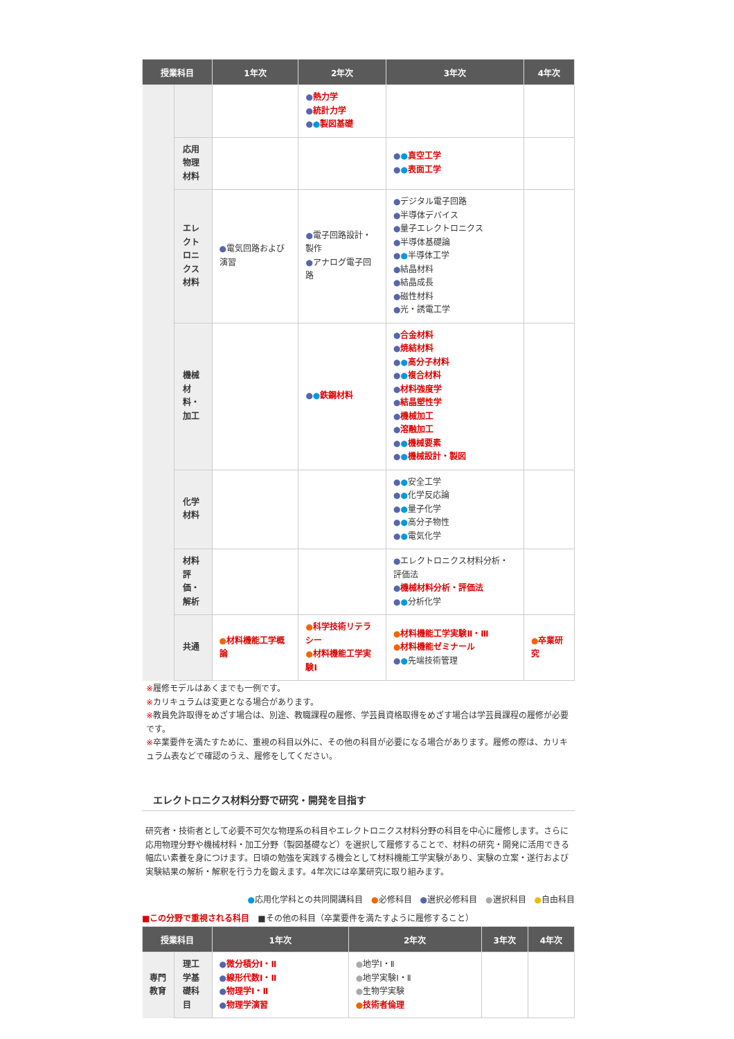| 授業科目 | | 1年次 | 2年次 | 3年次 | 4年次 |
| --- | --- | --- | --- | --- | --- |
| | | | ● 熱力学 ● 統計力学 ● ● 製図基礎 | | |
| | 応用物理材料 | | | ● ● 真空工学 ● ● 表面工学 | |
| | エレクトロニクス材料 | ● 電気回路および演習 | ● 電子回路設計・製作 ● アナログ電子回路 | ● デジタル電子回路 ● 半導体デバイス ● 量子エレクトロニクス ● 半導体基礎論 ● ● 半導体工学 ● 結晶材料 ● 結晶成長 ● 磁性材料 ● 光・誘電工学 | |
| | 機械材料・加工 | | ● ● 鉄鋼材料 | ● 合金材料 ● 焼結材料 ● ● 高分子材料 ● ● 複合材料 ● 材料強度学 ● 結晶塑性学 ● 機械加工 ● 溶融加工 ● ● 機械要素 ● ● 機械設計・製図 | |
| | 化学材料 | | | ● ● 安全工学 ● ● 化学反応論 ● ● 量子化学 ● ● 高分子物性 ● ● 電気化学 | |
| | 材料評価・解析 | | | ● エレクトロニクス材料分析・評価法 ● 機械材料分析・評価法 ● ● 分析化学 | |
| | 共通 | ● 材料機能工学概論 | ● 科学技術リテラシー ● 材料機能工学実験Ⅰ | ● 材料機能工学実験Ⅱ・Ⅲ ● 材料機能ゼミナール ● ● 先端技術管理 | ● 卒業研究 |
※履修モデルはあくまでも一例です。
※カリキュラムは変更となる場合があります。
※教員免許取得をめざす場合は、別途、教職課程の履修、学芸員資格取得をめざす場合は学芸員課程の履修が必要です。
※卒業要件を満たすために、重視の科目以外に、その他の科目が必要になる場合があります。履修の際は、カリキュラム表などで確認のうえ、履修をしてください。
エレクトロニクス材料分野で研究・開発を目指す
研究者・技術者として必要不可欠な物理系の科目やエレクトロニクス材料分野の科目を中心に履修します。さらに応用物理分野や機械材料・加工分野（製図基礎など）を選択して履修することで、材料の研究・開発に活用できる幅広い素養を身につけます。日頃の勉強を実践する機会として材料機能工学実験があり、実験の立案・遂行および実験結果の解析・解釈を行う力を鍛えます。4年次には卒業研究に取り組みます。
●応用化学科との共同開講科目　●必修科目　●選択必修科目　●選択科目　●自由科目
■この分野で重視される科目　■その他の科目（卒業要件を満たすように履修すること）
| 授業科目 | | 1年次 | 2年次 | 3年次 | 4年次 |
| --- | --- | --- | --- | --- | --- |
| 専門教育 | 理工学基礎科目 | ● 微分積分Ⅰ・Ⅱ ● 線形代数Ⅰ・Ⅱ ● 物理学Ⅰ・Ⅱ ● 物理学演習 | ● 地学Ⅰ・Ⅱ ● 地学実験Ⅰ・Ⅱ ● 生物学実験 ● 技術者倫理 | | |